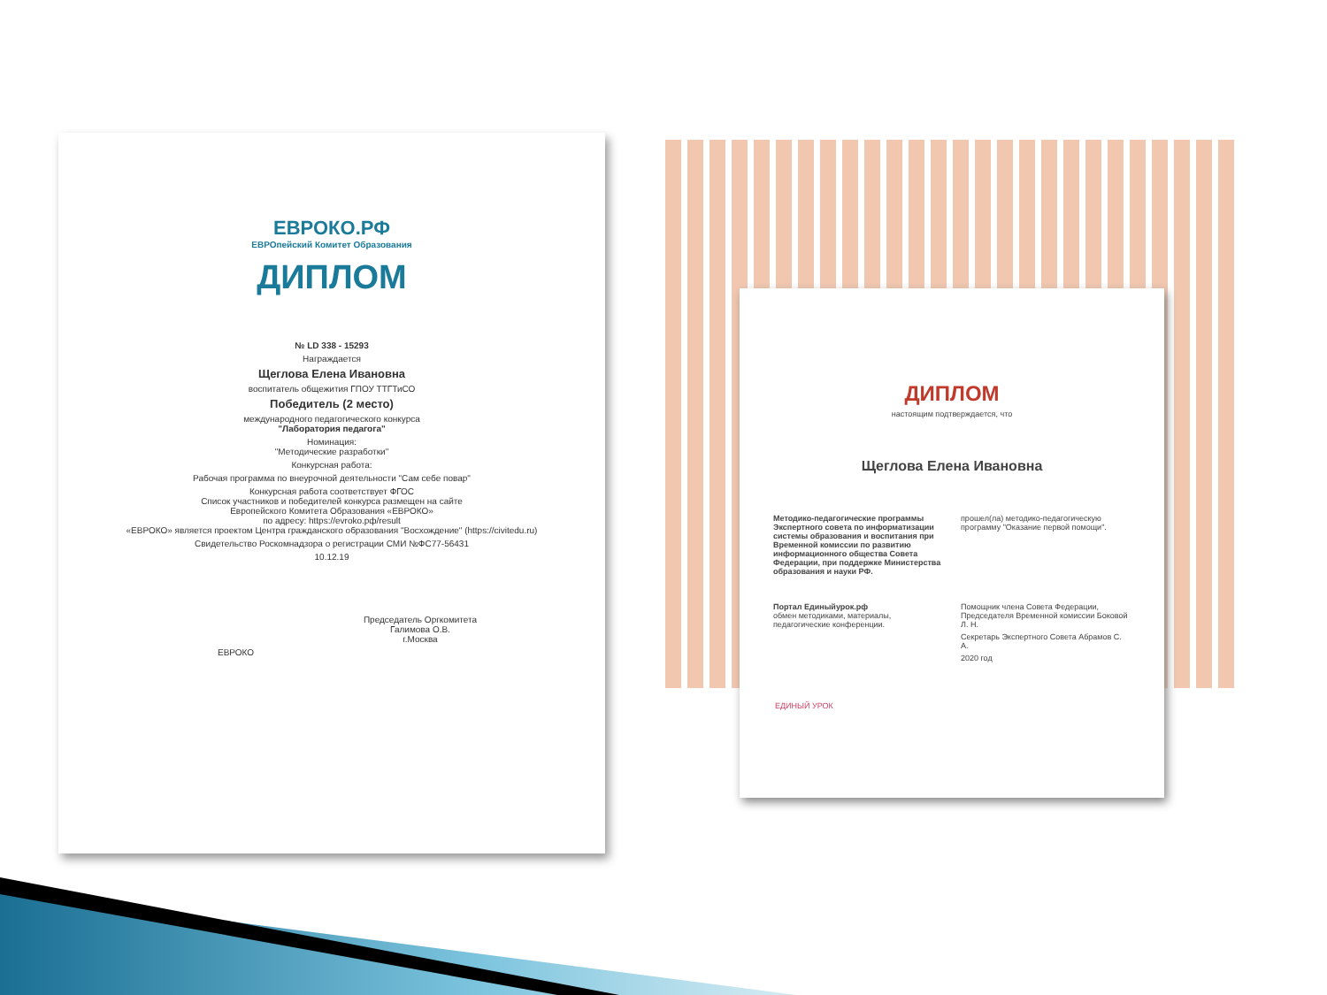ЕВРОКО.РФ
ЕВРОпейский Комитет Образования
ДИПЛОМ
№ LD 338 - 15293
Награждается
Щеглова Елена Ивановна
воспитатель общежития ГПОУ ТТГТиСО
Победитель (2 место)
международного педагогического конкурса
"Лаборатория педагога"
Номинация:
"Методические разработки"
Конкурсная работа:
Рабочая программа по внеурочной деятельности "Сам себе повар"
Конкурсная работа соответствует ФГОС
Список участников и победителей конкурса размещен на сайте
Европейского Комитета Образования «ЕВРОКО»
по адресу: https://evroko.pф/result
«ЕВРОКО» является проектом Центра гражданского образования "Восхождение" (https://civitedu.ru)
Свидетельство Роскомнадзора о регистрации СМИ №ФС77-56431
10.12.19
Председатель Оргкомитета
Галимова О.В.
г.Москва
ЕВРОКО
ДИПЛОМ
настоящим подтверждается, что
Щеглова Елена Ивановна
Методико-педагогические программы Экспертного совета по информатизации системы образования и воспитания при Временной комиссии по развитию информационного общества Совета Федерации, при поддержке Министерства образования и науки РФ.
Портал Единыйурок.рф
обмен методиками, материалы, педагогические конференции.
прошел(ла) методико-педагогическую программу "Оказание первой помощи".
Помощник члена Совета Федерации, Председателя Временной комиссии Боковой Л. Н.
Секретарь Экспертного Совета Абрамов С. А.
2020 год
ЕДИНЫЙ УРОК